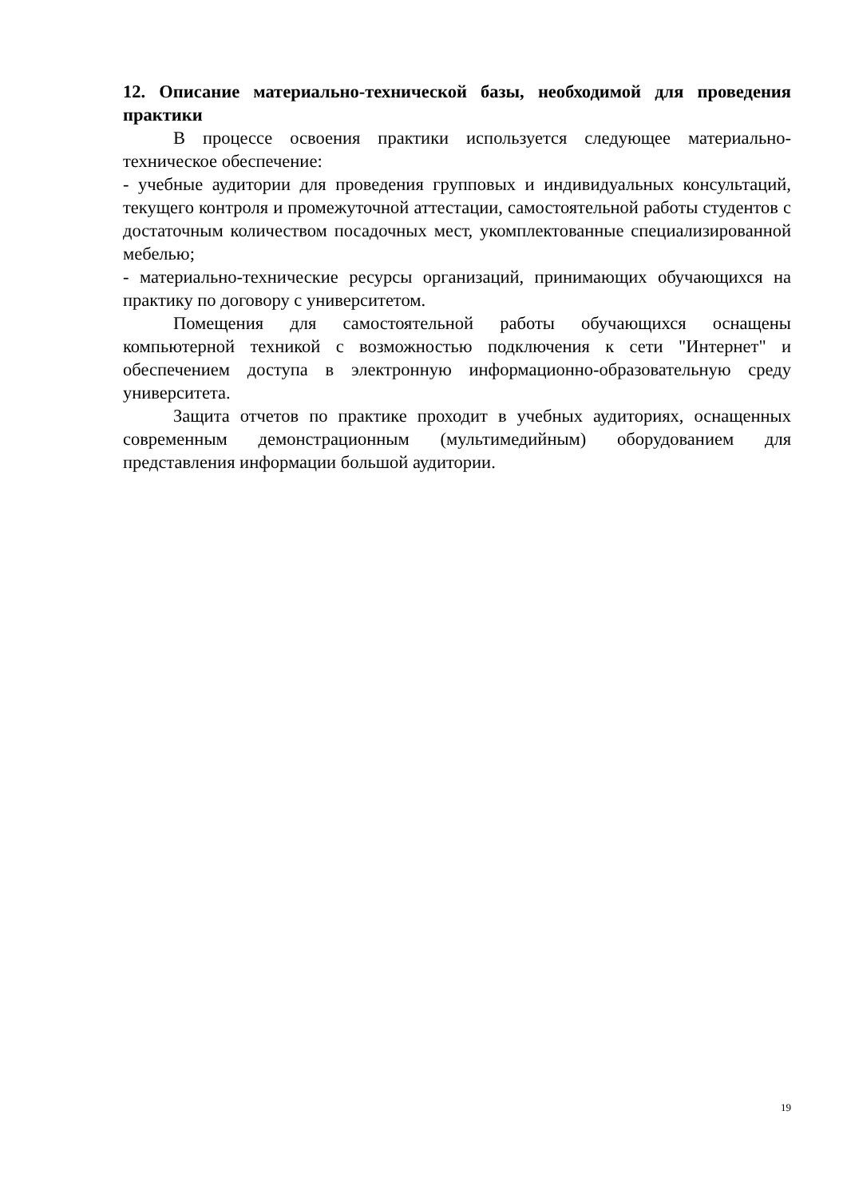12. Описание материально-технической базы, необходимой для проведения практики
В процессе освоения практики используется следующее материально-техническое обеспечение:
- учебные аудитории для проведения групповых и индивидуальных консультаций, текущего контроля и промежуточной аттестации, самостоятельной работы студентов с достаточным количеством посадочных мест, укомплектованные специализированной мебелью;
- материально-технические ресурсы организаций, принимающих обучающихся на практику по договору с университетом.
Помещения для самостоятельной работы обучающихся оснащены компьютерной техникой с возможностью подключения к сети "Интернет" и обеспечением доступа в электронную информационно-образовательную среду университета.
Защита отчетов по практике проходит в учебных аудиториях, оснащенных современным демонстрационным (мультимедийным) оборудованием для представления информации большой аудитории.
19